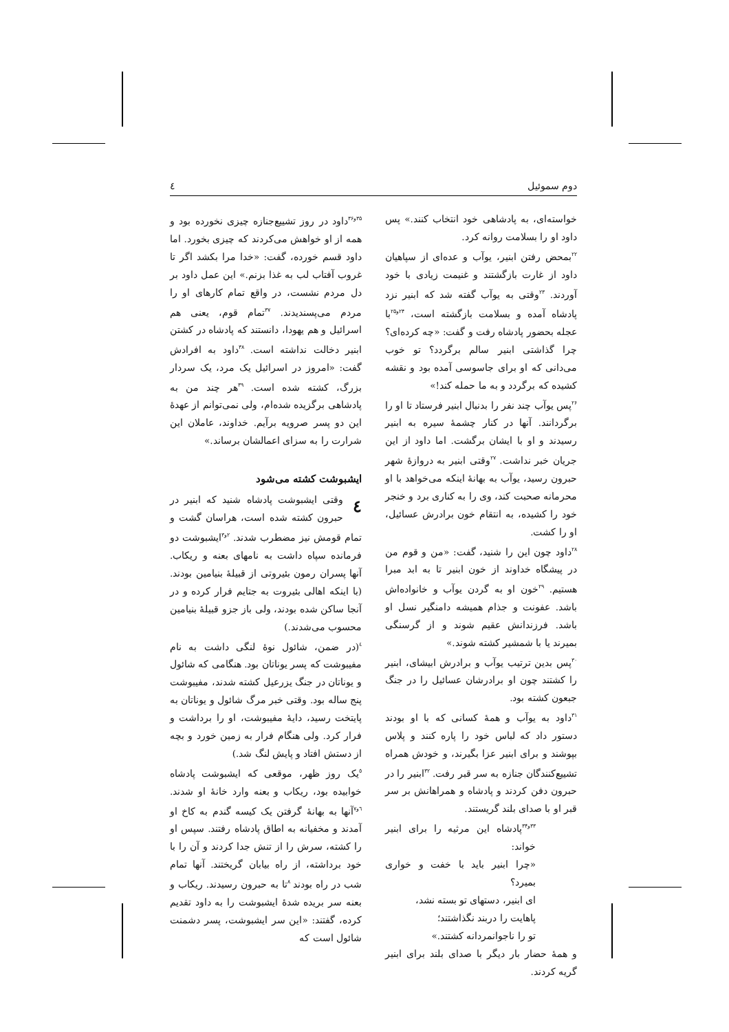دوم سموئیل ٤
خواسته‌ای، به پادشاهی خود انتخاب کنند.» پس داود او را بسلامت روانه کرد.
<sup>۲۲</sup> بمحض رفتن ابنیر، یوآب و عده‌ای از سپاهیان داود از غارت بازگشتند و غنیمت زیادی با خود آوردند. <sup>۲۳</sup>وقتی به یوآب گفته شد که ابنیر نزد پادشاه آمده و بسلامت بازگشته است، <sup>۲۴و۲۵</sup>با عجله بحضور پادشاه رفت و گفت: «چه کرده‌ای؟ چرا گذاشتی ابنیر سالم برگردد؟ تو خوب می‌دانی که او برای جاسوسی آمده بود و نقشه کشیده که برگردد و به ما حمله کند!»
<sup>۲۶</sup> پس یوآب چند نفر را بدنبال ابنیر فرستاد تا او را برگردانند. آنها در کنار چشمهٔ سیره به ابنیر رسیدند و او با ایشان برگشت. اما داود از این جریان خبر نداشت. <sup>۲۷</sup>وقتی ابنیر به دروازهٔ شهر حبرون رسید، یوآب به بهانهٔ اینکه می‌خواهد با او محرمانه صحبت کند، وی را به کناری برد و خنجر خود را کشیده، به انتقام خون برادرش عسائیل، او را کشت.
<sup>۲۸</sup> داود چون این را شنید، گفت: «من و قوم من در پیشگاه خداوند از خون ابنیر تا به ابد مبرا هستیم. <sup>۲۹</sup>خون او به گردن یوآب و خانواده‌اش باشد. عفونت و جذام همیشه دامنگیر نسل او باشد. فرزندانش عقیم شوند و از گرسنگی بمیرند یا با شمشیر کشته شوند.»
<sup>۳۰</sup> پس بدین ترتیب یوآب و برادرش ابیشای، ابنیر را کشتند چون او برادرشان عسائیل را در جنگ جبعون کشته بود.
<sup>۳۱</sup> داود به یوآب و همهٔ کسانی که با او بودند دستور داد که لباس خود را پاره کنند و پلاس بپوشند و برای ابنیر عزا بگیرند، و خودش همراه تشییع‌کنندگان جنازه به سر قبر رفت. <sup>۳۲</sup>ابنیر را در حبرون دفن کردند و پادشاه و همراهانش بر سر قبر او با صدای بلند گریستند.
<sup>۳۳و۳۴</sup>پادشاه این مرثیه را برای ابنیر خواند:
«چرا ابنیر باید با خفت و خواری بمیرد؟
ای ابنیر، دستهای تو بسته نشد،
پاهایت را دربند نگذاشتند؛
تو را ناجوانمردانه کشتند.»
و همهٔ حضار بار دیگر با صدای بلند برای ابنیر گریه کردند.
<sup>۳۵و۳۶</sup>داود در روز تشییع‌جنازه چیزی نخورده بود و همه از او خواهش می‌کردند که چیزی بخورد. اما داود قسم خورده، گفت: «خدا مرا بکشد اگر تا غروب آفتاب لب به غذا بزنم.» این عمل داود بر دل مردم نشست، در واقع تمام کارهای او را مردم می‌پسندیدند. <sup>۳۷</sup>تمام قوم، یعنی هم اسرائیل و هم یهودا، دانستند که پادشاه در کشتن ابنیر دخالت نداشته است. <sup>۳۸</sup>داود به افرادش گفت: «امروز در اسرائیل یک مرد، یک سردار بزرگ، کشته شده است. <sup>۳۹</sup>هر چند من به پادشاهی برگزیده شده‌ام، ولی نمی‌توانم از عهدهٔ این دو پسر صرویه برآیم. خداوند، عاملان این شرارت را به سزای اعمالشان برساند.»
ایشبوشت کشته می‌شود
٤ وقتی ایشبوشت پادشاه شنید که ابنیر در حبرون کشته شده است، هراسان گشت و تمام قومش نیز مضطرب شدند. <sup>۲و۳</sup>ایشبوشت دو فرمانده سپاه داشت به نامهای بعنه و ریکاب. آنها پسران رمون بئیروتی از قبیلهٔ بنیامین بودند. (با اینکه اهالی بئیروت به جتایم فرار کرده و در آنجا ساکن شده بودند، ولی باز جزو قبیلهٔ بنیامین محسوب می‌شدند.)
<sup>٤</sup> (در ضمن، شائول نوهٔ لنگی داشت به نام مفیبوشت که پسر یوناتان بود. هنگامی که شائول و یوناتان در جنگ یزرعیل کشته شدند، مفیبوشت پنج ساله بود. وقتی خبر مرگ شائول و یوناتان به پایتخت رسید، دایهٔ مفیبوشت، او را برداشت و فرار کرد. ولی هنگام فرار به زمین خورد و بچه از دستش افتاد و پایش لنگ شد.)
<sup>٥</sup> یک روز ظهر، موقعی که ایشبوشت پادشاه خوابیده بود، ریکاب و بعنه وارد خانهٔ او شدند. <sup>٦و٧</sup>آنها به بهانهٔ گرفتن یک کیسه گندم به کاخ او آمدند و مخفیانه به اطاق پادشاه رفتند. سپس او را کشته، سرش را از تنش جدا کردند و آن را با خود برداشته، از راه بیابان گریختند. آنها تمام شب در راه بودند <sup>۸</sup>تا به حبرون رسیدند. ریکاب و بعنه سر بریده شدهٔ ایشبوشت را به داود تقدیم کرده، گفتند: «این سر ایشبوشت، پسر دشمنت شائول است که